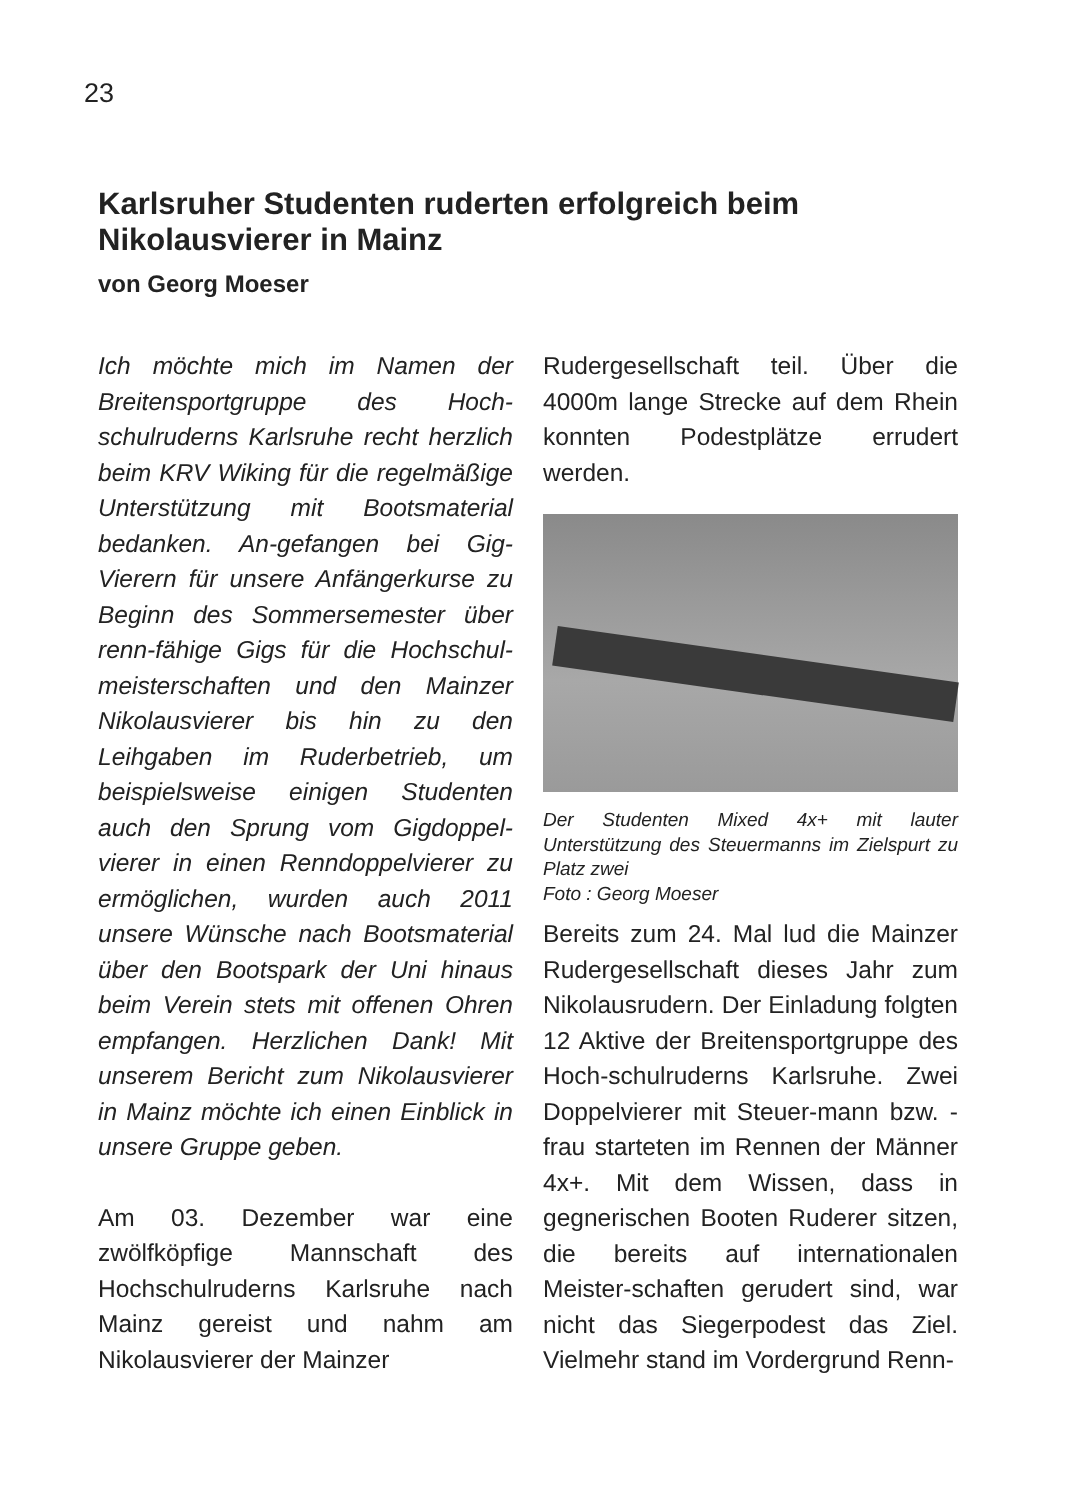23
Karlsruher Studenten ruderten erfolgreich beim Nikolausvierer in Mainz
von Georg Moeser
Ich möchte mich im Namen der Breitensportgruppe des Hoch-schulruderns Karlsruhe recht herzlich beim KRV Wiking für die regelmäßige Unterstützung mit Bootsmaterial bedanken. An-gefangen bei Gig-Vierern für unsere Anfängerkurse zu Beginn des Sommersemester über renn-fähige Gigs für die Hochschul-meisterschaften und den Mainzer Nikolausvierer bis hin zu den Leihgaben im Ruderbetrieb, um beispielsweise einigen Studenten auch den Sprung vom Gigdoppel-vierer in einen Renndoppelvierer zu ermöglichen, wurden auch 2011 unsere Wünsche nach Bootsmaterial über den Bootspark der Uni hinaus beim Verein stets mit offenen Ohren empfangen. Herzlichen Dank! Mit unserem Bericht zum Nikolausvierer in Mainz möchte ich einen Einblick in unsere Gruppe geben.
Am 03. Dezember war eine zwölfköpfige Mannschaft des Hochschulruderns Karlsruhe nach Mainz gereist und nahm am Nikolausvierer der Mainzer
Rudergesellschaft teil. Über die 4000m lange Strecke auf dem Rhein konnten Podestplätze errudert werden.
Der Studenten Mixed 4x+ mit lauter Unterstützung des Steuermanns im Zielspurt zu Platz zwei
Foto : Georg Moeser
Bereits zum 24. Mal lud die Mainzer Rudergesellschaft dieses Jahr zum Nikolausrudern. Der Einladung folgten 12 Aktive der Breitensportgruppe des Hoch-schulruderns Karlsruhe. Zwei Doppelvierer mit Steuer-mann bzw. -frau starteten im Rennen der Männer 4x+. Mit dem Wissen, dass in gegnerischen Booten Ruderer sitzen, die bereits auf internationalen Meister-schaften gerudert sind, war nicht das Siegerpodest das Ziel. Vielmehr stand im Vordergrund Renn-